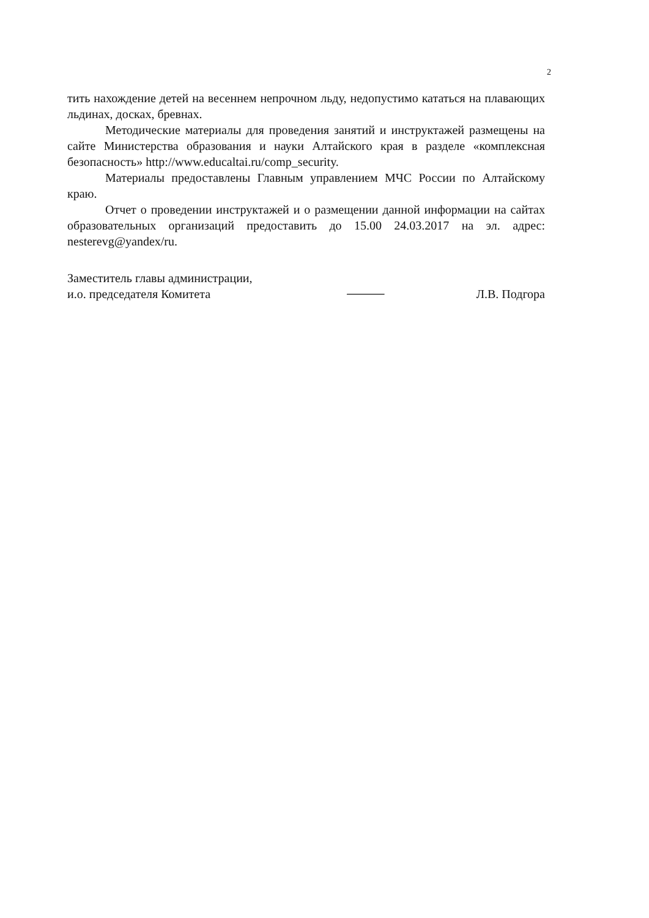2
тить нахождение детей на весеннем непрочном льду, недопустимо кататься на плавающих льдинах, досках, бревнах.
Методические материалы для проведения занятий и инструктажей размещены на сайте Министерства образования и науки Алтайского края в разделе «комплексная безопасность» http://www.educaltai.ru/comp_security.
Материалы предоставлены Главным управлением МЧС России по Алтайскому краю.
Отчет о проведении инструктажей и о размещении данной информации на сайтах образовательных организаций предоставить до 15.00 24.03.2017 на эл. адрес: nesterevg@yandex/ru.
Заместитель главы администрации,
и.о. председателя Комитета
⸻
Л.В. Подгора